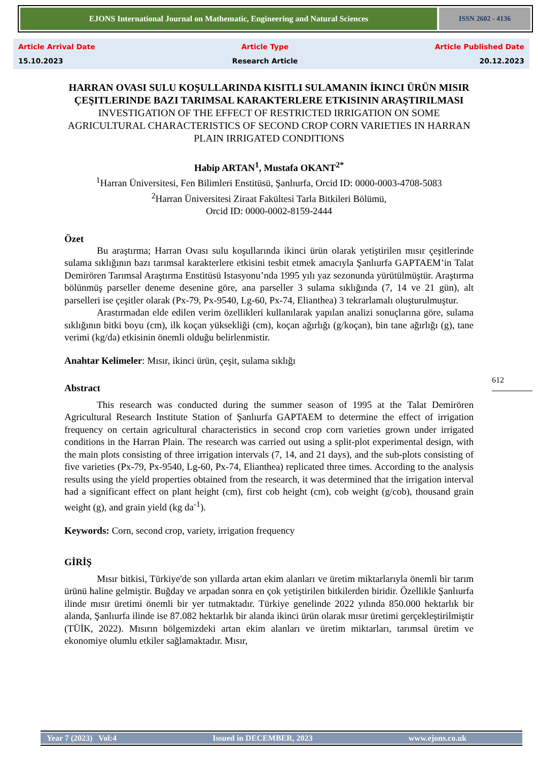EJONS International Journal on Mathematic, Engineering and Natural Sciences
ISSN 2602 - 4136
Article Arrival Date
15.10.2023
Article Type
Research Article
Article Published Date
20.12.2023
HARRAN OVASI SULU KOŞULLARINDA KISITLI SULAMANIN İKINCI ÜRÜN MISIR ÇEŞITLERINDE BAZI TARIMSAL KARAKTERLERE ETKISININ ARAŞTIRILMASI
INVESTIGATION OF THE EFFECT OF RESTRICTED IRRIGATION ON SOME AGRICULTURAL CHARACTERISTICS OF SECOND CROP CORN VARIETIES IN HARRAN PLAIN IRRIGATED CONDITIONS
Habip ARTAN<sup>1</sup>, Mustafa OKANT<sup>2*</sup>
<sup>1</sup> Harran Üniversitesi, Fen Bilimleri Enstitüsü, Şanlıurfa, Orcid ID: 0000-0003-4708-5083
<sup>2</sup> Harran Üniversitesi Ziraat Fakültesi Tarla Bitkileri Bölümü,
Orcid ID: 0000-0002-8159-2444
Özet
Bu araştırma; Harran Ovası sulu koşullarında ikinci ürün olarak yetiştirilen mısır çeşitlerinde sulama sıklığının bazı tarımsal karakterlere etkisini tesbit etmek amacıyla Şanlıurfa GAPTAEM’in Talat Demirören Tarımsal Araştırma Enstitüsü Istasyonu’nda 1995 yılı yaz sezonunda yürütülmüştür. Araştırma bölünmüş parseller deneme desenine göre, ana parseller 3 sulama sıklığında (7, 14 ve 21 gün), alt parselleri ise çeşitler olarak (Px-79, Px-9540, Lg-60, Px-74, Elianthea) 3 tekrarlamalı oluşturulmuştur.
Arastırmadan elde edilen verim özellikleri kullanılarak yapılan analizi sonuçlarına göre, sulama sıklığının bitki boyu (cm), ilk koçan yüksekliği (cm), koçan ağırlığı (g/koçan), bin tane ağırlığı (g), tane verimi (kg/da) etkisinin önemli olduğu belirlenmistir.
Anahtar Kelimeler: Mısır, ikinci ürün, çeşit, sulama sıklığı
Abstract
This research was conducted during the summer season of 1995 at the Talat Demirören Agricultural Research Institute Station of Şanlıurfa GAPTAEM to determine the effect of irrigation frequency on certain agricultural characteristics in second crop corn varieties grown under irrigated conditions in the Harran Plain. The research was carried out using a split-plot experimental design, with the main plots consisting of three irrigation intervals (7, 14, and 21 days), and the sub-plots consisting of five varieties (Px-79, Px-9540, Lg-60, Px-74, Elianthea) replicated three times. According to the analysis results using the yield properties obtained from the research, it was determined that the irrigation interval had a significant effect on plant height (cm), first cob height (cm), cob weight (g/cob), thousand grain weight (g), and grain yield (kg da<sup>-1</sup>).
Keywords: Corn, second crop, variety, irrigation frequency
GİRİŞ
Mısır bitkisi, Türkiye'de son yıllarda artan ekim alanları ve üretim miktarlarıyla önemli bir tarım ürünü haline gelmiştir. Buğday ve arpadan sonra en çok yetiştirilen bitkilerden biridir. Özellikle Şanlıurfa ilinde mısır üretimi önemli bir yer tutmaktadır. Türkiye genelinde 2022 yılında 850.000 hektarlık bir alanda, Şanlıurfa ilinde ise 87.082 hektarlık bir alanda ikinci ürün olarak mısır üretimi gerçekleştirilmiştir (TÜİK, 2022). Mısırın bölgemizdeki artan ekim alanları ve üretim miktarları, tarımsal üretim ve ekonomiye olumlu etkiler sağlamaktadır. Mısır,
612
Year 7 (2023) Vol:4 Issued in DECEMBER, 2023 www.ejons.co.uk